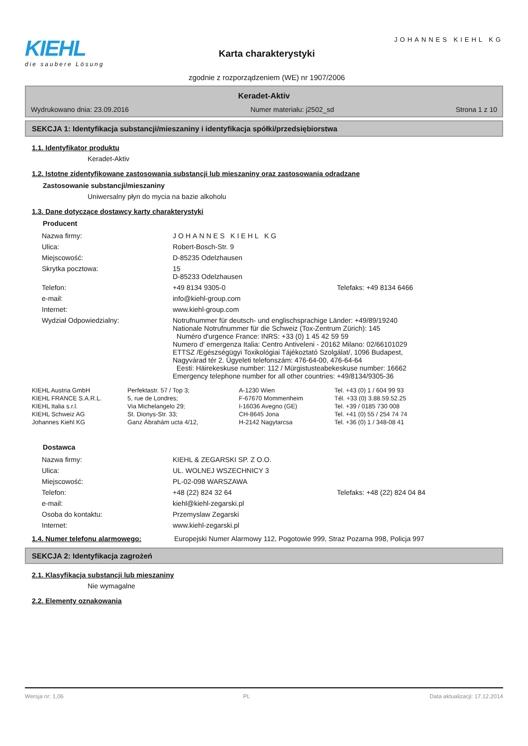KIEHL
die saubere Lösung
Karta charakterystyki
zgodnie z rozporządzeniem (WE) nr 1907/2006
JOHANNES KIEHL KG
Keradet-Aktiv
Wydrukowano dnia: 23.09.2016 Numer materiału: j2502_sd Strona 1 z 10
SEKCJA 1: Identyfikacja substancji/mieszaniny i identyfikacja spółki/przedsiębiorstwa
1.1. Identyfikator produktu
Keradet-Aktiv
1.2. Istotne zidentyfikowane zastosowania substancji lub mieszaniny oraz zastosowania odradzane
Zastosowanie substancji/mieszaniny
Uniwersalny płyn do mycia na bazie alkoholu
1.3. Dane dotyczące dostawcy karty charakterystyki
Producent
| Nazwa firmy: | JOHANNES KIEHL KG | |
| Ulica: | Robert-Bosch-Str. 9 | |
| Miejscowość: | D-85235 Odelzhausen | |
| Skrytka pocztowa: | 15 D-85233 Odelzhausen | |
| Telefon: | +49 8134 9305-0 | Telefaks: +49 8134 6466 |
| e-mail: | info@kiehl-group.com | |
| Internet: | www.kiehl-group.com | |
| Wydział Odpowiedzialny: | Notrufnummer für deutsch- und englischsprachige Länder: +49/89/19240 Nationale Notrufnummer für die Schweiz (Tox-Zentrum Zürich): 145 Numéro d'urgence France: INRS: +33 (0) 1 45 42 59 59 Numero d' emergenza Italia: Centro Antiveleni - 20162 Milano: 02/66101029 ETTSZ /Egészségügyi Toxikológiai Tájékoztató Szolgálat/, 1096 Budapest, Nagyvárad tér 2. Ügyeleti telefonszám: 476-64-00, 476-64-64 Eesti: Häirekeskuse number: 112 / Mürgistusteabekeskuse number: 16662 Emergency telephone number for all other countries: +49/8134/9305-36 | |
| KIEHL Austria GmbH | Perfektastr. 57 / Top 3; | A-1230 Wien | Tel. +43 (0) 1 / 604 99 93 |
| KIEHL FRANCE S.A.R.L. | 5, rue de Londres; | F-67670 Mommenheim | Tél. +33 (0) 3.88.59.52.25 |
| KIEHL Italia s.r.l. | Via Michelangelo 29; | I-16036 Avegno (GE) | Tel. +39 / 0185 730 008 |
| KIEHL Schweiz AG | St. Dionys-Str. 33; | CH-8645 Jona | Tel. +41 (0) 55 / 254 74 74 |
| Johannes Kiehl KG | Ganz Ábrahám ucta 4/12, | H-2142 Nagytarcsa | Tel. +36 (0) 1 / 348-08 41 |
Dostawca
| Nazwa firmy: | KIEHL & ZEGARSKI SP. Z O.O. | |
| Ulica: | UL. WOLNEJ WSZECHNICY 3 | |
| Miejscowość: | PL-02-098 WARSZAWA | |
| Telefon: | +48 (22) 824 32 64 | Telefaks: +48 (22) 824 04 84 |
| e-mail: | kiehl@kiehl-zegarski.pl | |
| Osoba do kontaktu: | Przemyslaw Zegarski | |
| Internet: | www.kiehl-zegarski.pl | |
1.4. Numer telefonu alarmowego: Europejski Numer Alarmowy 112, Pogotowie 999, Straz Pozarna 998, Policja 997
SEKCJA 2: Identyfikacja zagrożeń
2.1. Klasyfikacja substancji lub mieszaniny
Nie wymagalne
2.2. Elementy oznakowania
Wersja nr: 1,06 PL Data aktualizacji: 17.12.2014